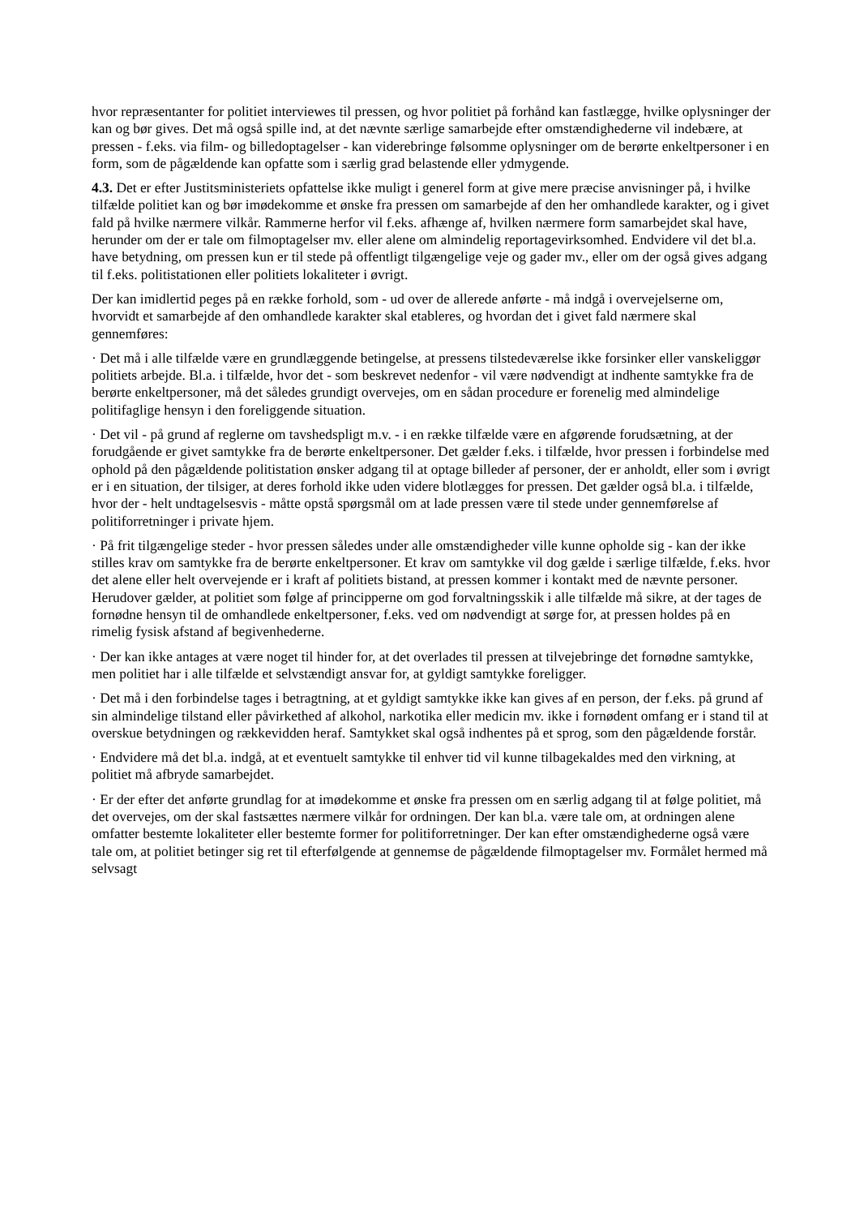hvor repræsentanter for politiet interviewes til pressen, og hvor politiet på forhånd kan fastlægge, hvilke oplysninger der kan og bør gives. Det må også spille ind, at det nævnte særlige samarbejde efter omstændighederne vil indebære, at pressen - f.eks. via film- og billedoptagelser - kan viderebringe følsomme oplysninger om de berørte enkeltpersoner i en form, som de pågældende kan opfatte som i særlig grad belastende eller ydmygende.
4.3. Det er efter Justitsministeriets opfattelse ikke muligt i generel form at give mere præcise anvisninger på, i hvilke tilfælde politiet kan og bør imødekomme et ønske fra pressen om samarbejde af den her omhandlede karakter, og i givet fald på hvilke nærmere vilkår. Rammerne herfor vil f.eks. afhænge af, hvilken nærmere form samarbejdet skal have, herunder om der er tale om filmoptagelser mv. eller alene om almindelig reportagevirksomhed. Endvidere vil det bl.a. have betydning, om pressen kun er til stede på offentligt tilgængelige veje og gader mv., eller om der også gives adgang til f.eks. politistationen eller politiets lokaliteter i øvrigt.
Der kan imidlertid peges på en række forhold, som - ud over de allerede anførte - må indgå i overvejelserne om, hvorvidt et samarbejde af den omhandlede karakter skal etableres, og hvordan det i givet fald nærmere skal gennemføres:
· Det må i alle tilfælde være en grundlæggende betingelse, at pressens tilstedeværelse ikke forsinker eller vanskeliggør politiets arbejde. Bl.a. i tilfælde, hvor det - som beskrevet nedenfor - vil være nødvendigt at indhente samtykke fra de berørte enkeltpersoner, må det således grundigt overvejes, om en sådan procedure er forenelig med almindelige politifaglige hensyn i den foreliggende situation.
· Det vil - på grund af reglerne om tavshedspligt m.v. - i en række tilfælde være en afgørende forudsætning, at der forudgående er givet samtykke fra de berørte enkeltpersoner. Det gælder f.eks. i tilfælde, hvor pressen i forbindelse med ophold på den pågældende politistation ønsker adgang til at optage billeder af personer, der er anholdt, eller som i øvrigt er i en situation, der tilsiger, at deres forhold ikke uden videre blotlægges for pressen. Det gælder også bl.a. i tilfælde, hvor der - helt undtagelsesvis - måtte opstå spørgsmål om at lade pressen være til stede under gennemførelse af politiforretninger i private hjem.
· På frit tilgængelige steder - hvor pressen således under alle omstændigheder ville kunne opholde sig - kan der ikke stilles krav om samtykke fra de berørte enkeltpersoner. Et krav om samtykke vil dog gælde i særlige tilfælde, f.eks. hvor det alene eller helt overvejende er i kraft af politiets bistand, at pressen kommer i kontakt med de nævnte personer. Herudover gælder, at politiet som følge af principperne om god forvaltningsskik i alle tilfælde må sikre, at der tages de fornødne hensyn til de omhandlede enkeltpersoner, f.eks. ved om nødvendigt at sørge for, at pressen holdes på en rimelig fysisk afstand af begivenhederne.
· Der kan ikke antages at være noget til hinder for, at det overlades til pressen at tilvejebringe det fornødne samtykke, men politiet har i alle tilfælde et selvstændigt ansvar for, at gyldigt samtykke foreligger.
· Det må i den forbindelse tages i betragtning, at et gyldigt samtykke ikke kan gives af en person, der f.eks. på grund af sin almindelige tilstand eller påvirkethed af alkohol, narkotika eller medicin mv. ikke i fornødent omfang er i stand til at overskue betydningen og rækkevidden heraf. Samtykket skal også indhentes på et sprog, som den pågældende forstår.
· Endvidere må det bl.a. indgå, at et eventuelt samtykke til enhver tid vil kunne tilbagekaldes med den virkning, at politiet må afbryde samarbejdet.
· Er der efter det anførte grundlag for at imødekomme et ønske fra pressen om en særlig adgang til at følge politiet, må det overvejes, om der skal fastsættes nærmere vilkår for ordningen. Der kan bl.a. være tale om, at ordningen alene omfatter bestemte lokaliteter eller bestemte former for politiforretninger. Der kan efter omstændighederne også være tale om, at politiet betinger sig ret til efterfølgende at gennemse de pågældende filmoptagelser mv. Formålet hermed må selvsagt